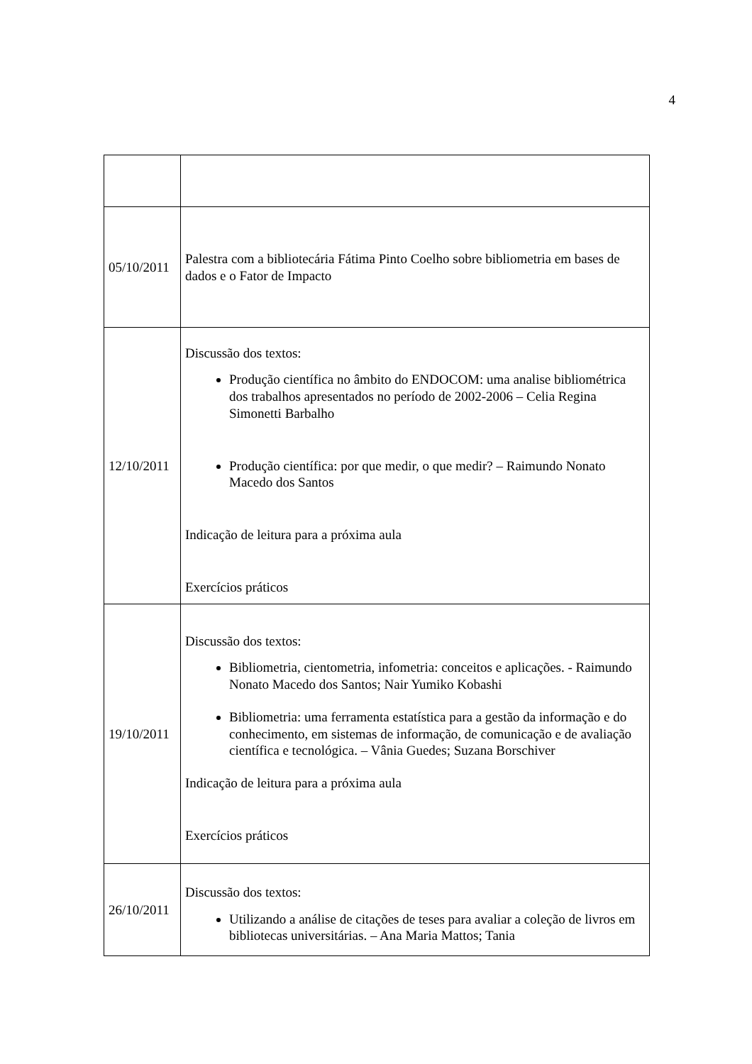4
| 05/10/2011 | Palestra com a bibliotecária Fátima Pinto Coelho sobre bibliometria em bases de dados e o Fator de Impacto |
| 12/10/2011 | Discussão dos textos: Produção científica no âmbito do ENDOCOM: uma analise bibliométrica dos trabalhos apresentados no período de 2002-2006 – Celia Regina Simonetti Barbalho Produção científica: por que medir, o que medir? – Raimundo Nonato Macedo dos Santos Indicação de leitura para a próxima aula Exercícios práticos |
| 19/10/2011 | Discussão dos textos: Bibliometria, cientometria, infometria: conceitos e aplicações. - Raimundo Nonato Macedo dos Santos; Nair Yumiko Kobashi Bibliometria: uma ferramenta estatística para a gestão da informação e do conhecimento, em sistemas de informação, de comunicação e de avaliação científica e tecnológica. – Vânia Guedes; Suzana Borschiver Indicação de leitura para a próxima aula Exercícios práticos |
| 26/10/2011 | Discussão dos textos: Utilizando a análise de citações de teses para avaliar a coleção de livros em bibliotecas universitárias. – Ana Maria Mattos; Tania |